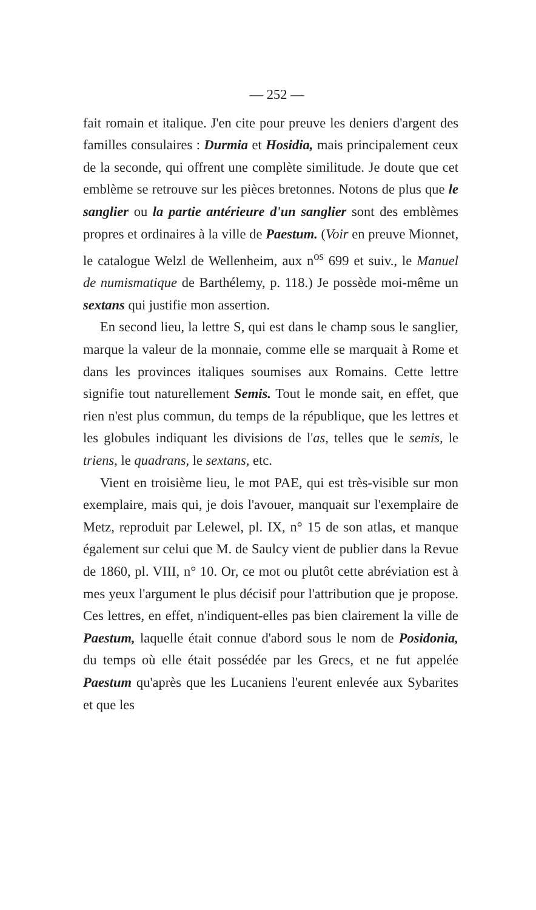— 252 —
fait romain et italique. J'en cite pour preuve les deniers d'argent des familles consulaires : Durmia et Hosidia, mais principalement ceux de la seconde, qui offrent une complète similitude. Je doute que cet emblème se retrouve sur les pièces bretonnes. Notons de plus que le sanglier ou la partie antérieure d'un sanglier sont des emblèmes propres et ordinaires à la ville de Paestum. (Voir en preuve Mionnet, le catalogue Welzl de Wellenheim, aux n<sup>os</sup> 699 et suiv., le Manuel de numismatique de Barthélemy, p. 118.) Je possède moi-même un sextans qui justifie mon assertion.
En second lieu, la lettre S, qui est dans le champ sous le sanglier, marque la valeur de la monnaie, comme elle se marquait à Rome et dans les provinces italiques soumises aux Romains. Cette lettre signifie tout naturellement Semis. Tout le monde sait, en effet, que rien n'est plus commun, du temps de la république, que les lettres et les globules indiquant les divisions de l'as, telles que le semis, le triens, le quadrans, le sextans, etc.
Vient en troisième lieu, le mot PAE, qui est très-visible sur mon exemplaire, mais qui, je dois l'avouer, manquait sur l'exemplaire de Metz, reproduit par Lelewel, pl. IX, n° 15 de son atlas, et manque également sur celui que M. de Saulcy vient de publier dans la Revue de 1860, pl. VIII, n° 10. Or, ce mot ou plutôt cette abréviation est à mes yeux l'argument le plus décisif pour l'attribution que je propose. Ces lettres, en effet, n'indiquent-elles pas bien clairement la ville de Paestum, laquelle était connue d'abord sous le nom de Posidonia, du temps où elle était possédée par les Grecs, et ne fut appelée Paestum qu'après que les Lucaniens l'eurent enlevée aux Sybarites et que les